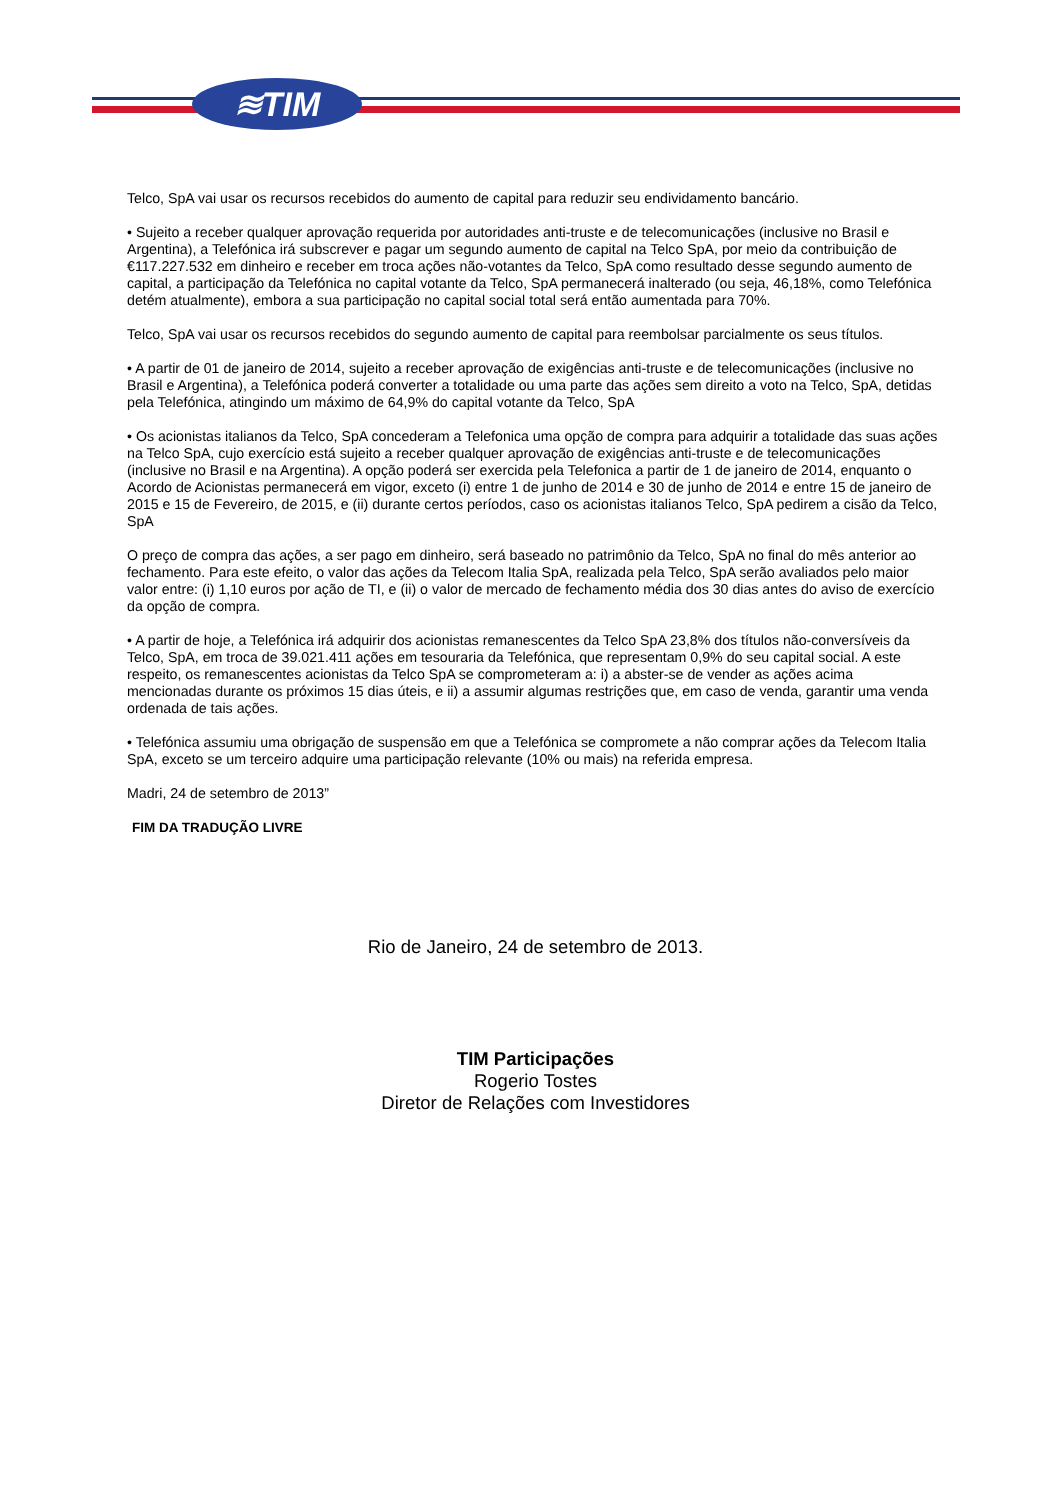≋TIM
Telco, SpA vai usar os recursos recebidos do aumento de capital para reduzir seu endividamento bancário.
• Sujeito a receber qualquer aprovação requerida por autoridades anti-truste e de telecomunicações (inclusive no Brasil e Argentina), a Telefónica irá subscrever e pagar um segundo aumento de capital na Telco SpA, por meio da contribuição de €117.227.532 em dinheiro e receber em troca ações não-votantes da Telco, SpA como resultado desse segundo aumento de capital, a participação da Telefónica no capital votante da Telco, SpA permanecerá inalterado (ou seja, 46,18%, como Telefónica detém atualmente), embora a sua participação no capital social total será então aumentada para 70%.
Telco, SpA vai usar os recursos recebidos do segundo aumento de capital para reembolsar parcialmente os seus títulos.
• A partir de 01 de janeiro de 2014, sujeito a receber aprovação de exigências anti-truste e de telecomunicações (inclusive no Brasil e Argentina), a Telefónica poderá converter a totalidade ou uma parte das ações sem direito a voto na Telco, SpA, detidas pela Telefónica, atingindo um máximo de 64,9% do capital votante da Telco, SpA
• Os acionistas italianos da Telco, SpA concederam a Telefonica uma opção de compra para adquirir a totalidade das suas ações na Telco SpA, cujo exercício está sujeito a receber qualquer aprovação de exigências anti-truste e de telecomunicações (inclusive no Brasil e na Argentina). A opção poderá ser exercida pela Telefonica a partir de 1 de janeiro de 2014, enquanto o Acordo de Acionistas permanecerá em vigor, exceto (i) entre 1 de junho de 2014 e 30 de junho de 2014 e entre 15 de janeiro de 2015 e 15 de Fevereiro, de 2015, e (ii) durante certos períodos, caso os acionistas italianos Telco, SpA pedirem a cisão da Telco, SpA
O preço de compra das ações, a ser pago em dinheiro, será baseado no patrimônio da Telco, SpA no final do mês anterior ao fechamento. Para este efeito, o valor das ações da Telecom Italia SpA, realizada pela Telco, SpA serão avaliados pelo maior valor entre: (i) 1,10 euros por ação de TI, e (ii) o valor de mercado de fechamento média dos 30 dias antes do aviso de exercício da opção de compra.
• A partir de hoje, a Telefónica irá adquirir dos acionistas remanescentes da Telco SpA 23,8% dos títulos não-conversíveis da Telco, SpA, em troca de 39.021.411 ações em tesouraria da Telefónica, que representam 0,9% do seu capital social. A este respeito, os remanescentes acionistas da Telco SpA se comprometeram a: i) a abster-se de vender as ações acima mencionadas durante os próximos 15 dias úteis, e ii) a assumir algumas restrições que, em caso de venda, garantir uma venda ordenada de tais ações.
• Telefónica assumiu uma obrigação de suspensão em que a Telefónica se compromete a não comprar ações da Telecom Italia SpA, exceto se um terceiro adquire uma participação relevante (10% ou mais) na referida empresa.
Madri, 24 de setembro de 2013”
FIM DA TRADUÇÃO LIVRE
Rio de Janeiro, 24 de setembro de 2013.
TIM Participações
Rogerio Tostes
Diretor de Relações com Investidores